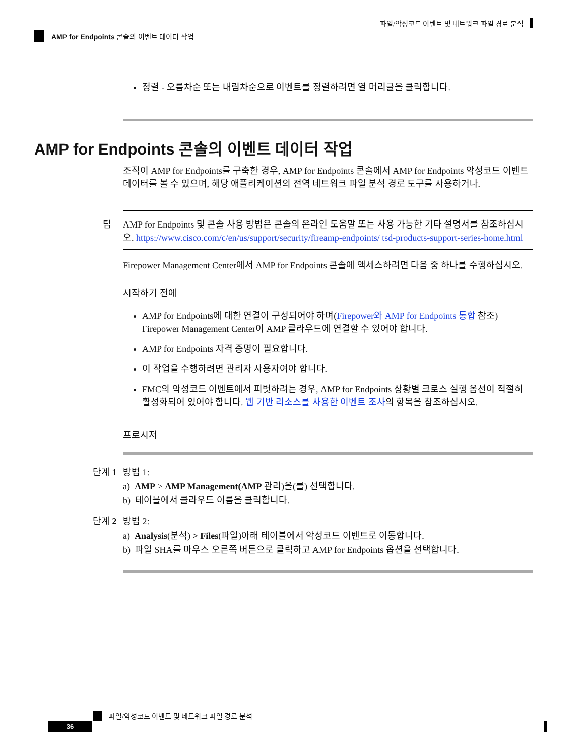파일/악성코드 이벤트 및 네트워크 파일 경로 분석
AMP for Endpoints 콘솔의 이벤트 데이터 작업
정렬 - 오름차순 또는 내림차순으로 이벤트를 정렬하려면 열 머리글을 클릭합니다.
AMP for Endpoints 콘솔의 이벤트 데이터 작업
조직이 AMP for Endpoints를 구축한 경우, AMP for Endpoints 콘솔에서 AMP for Endpoints 악성코드 이벤트 데이터를 볼 수 있으며, 해당 애플리케이션의 전역 네트워크 파일 분석 경로 도구를 사용하거나.
팁 AMP for Endpoints 및 콘솔 사용 방법은 콘솔의 온라인 도움말 또는 사용 가능한 기타 설명서를 참조하십시오. https://www.cisco.com/c/en/us/support/security/fireamp-endpoints/ tsd-products-support-series-home.html
Firepower Management Center에서 AMP for Endpoints 콘솔에 액세스하려면 다음 중 하나를 수행하십시오.
시작하기 전에
AMP for Endpoints에 대한 연결이 구성되어야 하며(Firepower와 AMP for Endpoints 통합 참조) Firepower Management Center이 AMP 클라우드에 연결할 수 있어야 합니다.
AMP for Endpoints 자격 증명이 필요합니다.
이 작업을 수행하려면 관리자 사용자여야 합니다.
FMC의 악성코드 이벤트에서 피벗하려는 경우, AMP for Endpoints 상황별 크로스 실행 옵션이 적절히 활성화되어 있어야 합니다. 웹 기반 리소스를 사용한 이벤트 조사의 항목을 참조하십시오.
프로시저
단계 1 방법 1:
a) AMP > AMP Management(AMP 관리)을(를) 선택합니다.
b) 테이블에서 클라우드 이름을 클릭합니다.
단계 2 방법 2:
a) Analysis(분석) > Files(파일)아래 테이블에서 악성코드 이벤트로 이동합니다.
b) 파일 SHA를 마우스 오른쪽 버튼으로 클릭하고 AMP for Endpoints 옵션을 선택합니다.
파일/악성코드 이벤트 및 네트워크 파일 경로 분석
36